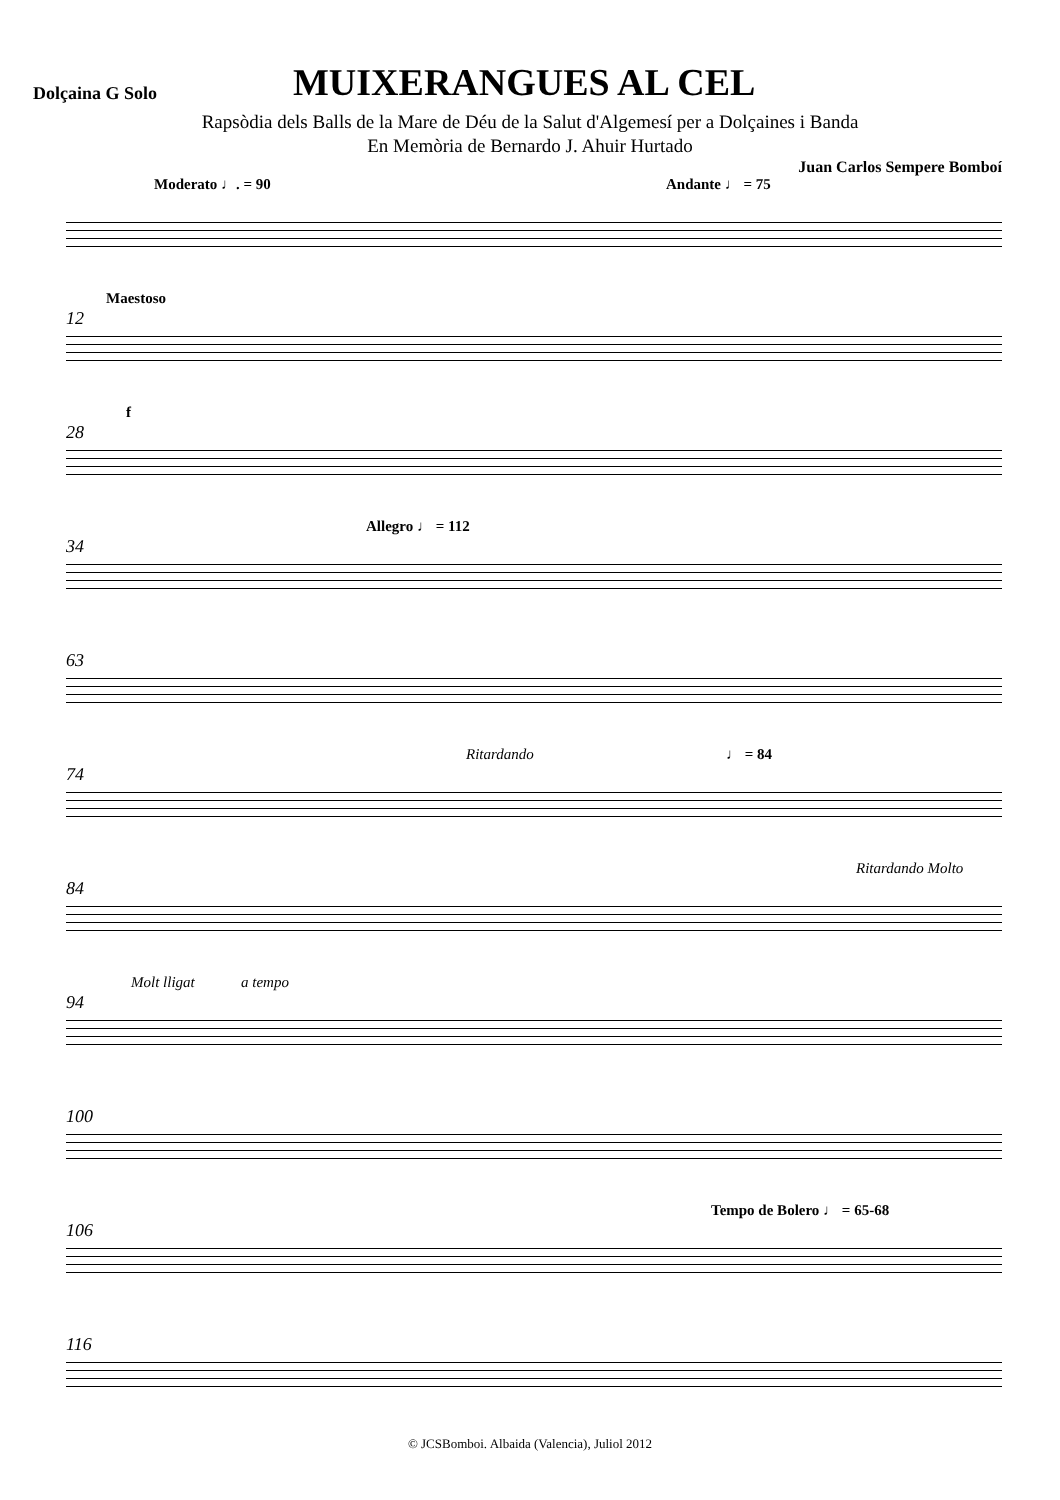Dolçaina G Solo
MUIXERANGUES AL CEL
Rapsòdia dels Balls de la Mare de Déu de la Salut d'Algemesí per a Dolçaines i Banda
En Memòria de Bernardo J. Ahuir Hurtado
Juan Carlos Sempere Bomboí
Moderato ♩. = 90 Andante ♩ = 75
12
Maestoso
28
f
34
Allegro ♩ = 112
63
74
Ritardando ♩ = 84
84
Ritardando Molto
94
Molt lligat a tempo
100
106
Tempo de Bolero ♩ = 65-68
116
© JCSBomboi. Albaida (Valencia), Juliol 2012